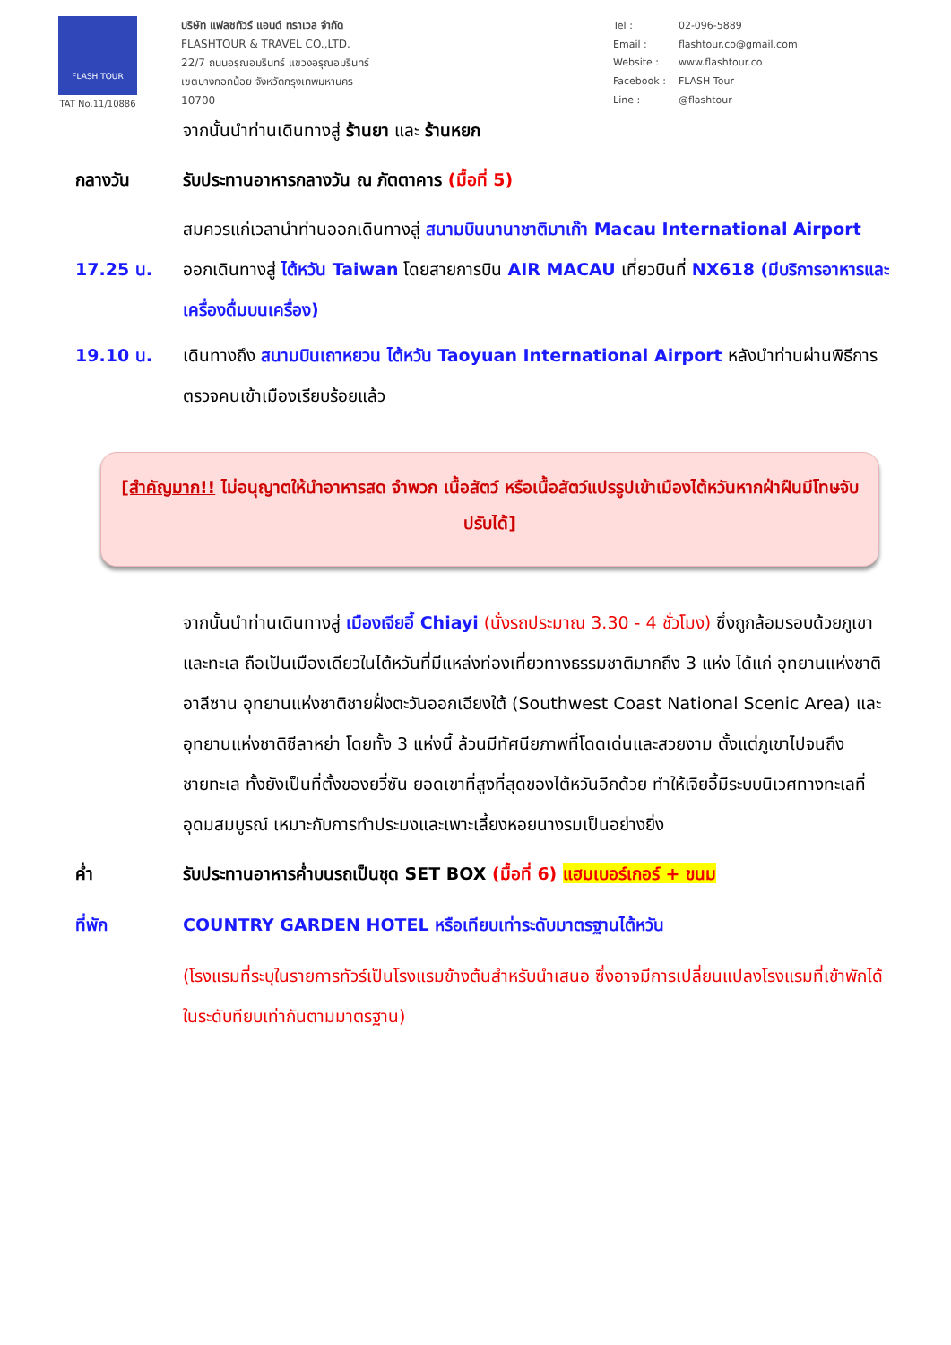FLASH TOUR
TAT No.11/10886
บริษัท แฟลชทัวร์ แอนด์ ทราเวล จำกัด
FLASHTOUR & TRAVEL CO.,LTD.
22/7 ถนนอรุณอมรินทร์ แขวงอรุณอมรินทร์
เขตบางกอกน้อย จังหวัดกรุงเทพมหานคร
10700
| Tel : | 02-096-5889 |
| Email : | flashtour.co@gmail.com |
| Website : | www.flashtour.co |
| Facebook : | FLASH Tour |
| Line : | @flashtour |
จากนั้นนำท่านเดินทางสู่ ร้านยา และ ร้านหยก
กลางวัน รับประทานอาหารกลางวัน ณ ภัตตาคาร (มื้อที่ 5)
สมควรแก่เวลานำท่านออกเดินทางสู่ สนามบินนานาชาติมาเก๊า Macau International Airport
17.25 น. ออกเดินทางสู่ ไต้หวัน Taiwan โดยสายการบิน AIR MACAU เที่ยวบินที่ NX618 (มีบริการอาหารและเครื่องดื่มบนเครื่อง)
19.10 น. เดินทางถึง สนามบินเถาหยวน ไต้หวัน Taoyuan International Airport หลังนำท่านผ่านพิธีการตรวจคนเข้าเมืองเรียบร้อยแล้ว
[สำคัญมาก!! ไม่อนุญาตให้นำอาหารสด จำพวก เนื้อสัตว์ หรือเนื้อสัตว์แปรรูปเข้าเมืองไต้หวันหากฝ่าฝืนมีโทษจับปรับได้]
จากนั้นนำท่านเดินทางสู่ เมืองเจียอี้ Chiayi (นั่งรถประมาณ 3.30 - 4 ชั่วโมง) ซึ่งถูกล้อมรอบด้วยภูเขาและทะเล ถือเป็นเมืองเดียวในไต้หวันที่มีแหล่งท่องเที่ยวทางธรรมชาติมากถึง 3 แห่ง ได้แก่ อุทยานแห่งชาติอาลีซาน อุทยานแห่งชาติชายฝั่งตะวันออกเฉียงใต้ (Southwest Coast National Scenic Area) และอุทยานแห่งชาติซีลาหย่า โดยทั้ง 3 แห่งนี้ ล้วนมีทัศนียภาพที่โดดเด่นและสวยงาม ตั้งแต่ภูเขาไปจนถึงชายทะเล ทั้งยังเป็นที่ตั้งของยวี่ซัน ยอดเขาที่สูงที่สุดของไต้หวันอีกด้วย ทำให้เจียอี้มีระบบนิเวศทางทะเลที่อุดมสมบูรณ์ เหมาะกับการทำประมงและเพาะเลี้ยงหอยนางรมเป็นอย่างยิ่ง
ค่ำ รับประทานอาหารค่ำบนรถเป็นชุด SET BOX (มื้อที่ 6) แฮมเบอร์เกอร์ + ขนม
ที่พัก COUNTRY GARDEN HOTEL หรือเทียบเท่าระดับมาตรฐานไต้หวัน
(โรงแรมที่ระบุในรายการทัวร์เป็นโรงแรมข้างต้นสำหรับนำเสนอ ซึ่งอาจมีการเปลี่ยนแปลงโรงแรมที่เข้าพักได้ ในระดับทียบเท่ากันตามมาตรฐาน)